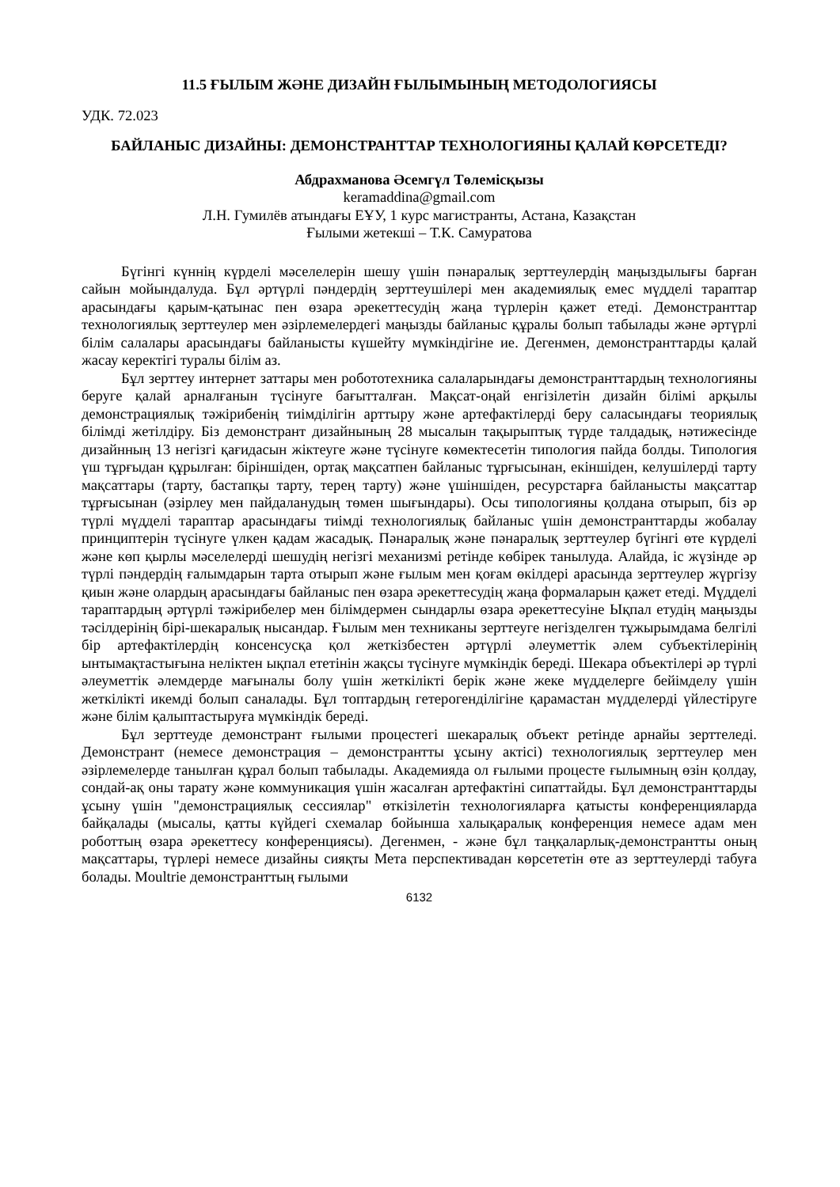11.5 ҒЫЛЫМ ЖӘНЕ ДИЗАЙН ҒЫЛЫМЫНЫҢ МЕТОДОЛОГИЯСЫ
УДК. 72.023
БАЙЛАНЫС ДИЗАЙНЫ: ДЕМОНСТРАНТТАР ТЕХНОЛОГИЯНЫ ҚАЛАЙ КӨРСЕТЕДІ?
Абдрахманова Әсемгүл Төлемісқызы
keramaddina@gmail.com
Л.Н. Гумилёв атындағы ЕҰУ, 1 курс магистранты, Астана, Казақстан
Ғылыми жетекші – Т.К. Самуратова
Бүгінгі күннің күрделі мәселелерін шешу үшін пәнаралық зерттеулердің маңыздылығы барған сайын мойындалуда. Бұл әртүрлі пәндердің зерттеушілері мен академиялық емес мүдделі тараптар арасындағы қарым-қатынас пен өзара әрекеттесудің жаңа түрлерін қажет етеді. Демонстранттар технологиялық зерттеулер мен әзірлемелердегі маңызды байланыс құралы болып табылады және әртүрлі білім салалары арасындағы байланысты күшейту мүмкіндігіне ие. Дегенмен, демонстранттарды қалай жасау керектігі туралы білім аз.
Бұл зерттеу интернет заттары мен робототехника салаларындағы демонстранттардың технологияны беруге қалай арналғанын түсінуге бағытталған. Мақсат-оңай енгізілетін дизайн білімі арқылы демонстрациялық тәжірибенің тиімділігін арттыру және артефактілерді беру саласындағы теориялық білімді жетілдіру. Біз демонстрант дизайнының 28 мысалын тақырыптық түрде талдадық, нәтижесінде дизайнның 13 негізгі қағидасын жіктеуге және түсінуге көмектесетін типология пайда болды. Типология үш тұрғыдан құрылған: біріншіден, ортақ мақсатпен байланыс тұрғысынан, екіншіден, келушілерді тарту мақсаттары (тарту, бастапқы тарту, терең тарту) және үшіншіден, ресурстарға байланысты мақсаттар тұрғысынан (әзірлеу мен пайдаланудың төмен шығындары). Осы типологияны қолдана отырып, біз әр түрлі мүдделі тараптар арасындағы тиімді технологиялық байланыс үшін демонстранттарды жобалау принциптерін түсінуге үлкен қадам жасадық. Пәнаралық және пәнаралық зерттеулер бүгінгі өте күрделі және көп қырлы мәселелерді шешудің негізгі механизмі ретінде көбірек танылуда. Алайда, іс жүзінде әр түрлі пәндердің ғалымдарын тарта отырып және ғылым мен қоғам өкілдері арасында зерттеулер жүргізу қиын және олардың арасындағы байланыс пен өзара әрекеттесудің жаңа формаларын қажет етеді. Мүдделі тараптардың әртүрлі тәжірибелер мен білімдермен сындарлы өзара әрекеттесуіне Ықпал етудің маңызды тәсілдерінің бірі-шекаралық нысандар. Ғылым мен техниканы зерттеуге негізделген тұжырымдама белгілі бір артефактілердің консенсусқа қол жеткізбестен әртүрлі әлеуметтік әлем субъектілерінің ынтымақтастығына неліктен ықпал ететінін жақсы түсінуге мүмкіндік береді. Шекара объектілері әр түрлі әлеуметтік әлемдерде мағыналы болу үшін жеткілікті берік және жеке мүдделерге бейімделу үшін жеткілікті икемді болып саналады. Бұл топтардың гетерогенділігіне қарамастан мүдделерді үйлестіруге және білім қалыптастыруға мүмкіндік береді.
Бұл зерттеуде демонстрант ғылыми процестегі шекаралық объект ретінде арнайы зерттеледі. Демонстрант (немесе демонстрация – демонстрантты ұсыну актісі) технологиялық зерттеулер мен әзірлемелерде танылған құрал болып табылады. Академияда ол ғылыми процесте ғылымның өзін қолдау, сондай-ақ оны тарату және коммуникация үшін жасалған артефактіні сипаттайды. Бұл демонстранттарды ұсыну үшін "демонстрациялық сессиялар" өткізілетін технологияларға қатысты конференцияларда байқалады (мысалы, қатты күйдегі схемалар бойынша халықаралық конференция немесе адам мен роботтың өзара әрекеттесу конференциясы). Дегенмен, - және бұл таңқаларлық-демонстрантты оның мақсаттары, түрлері немесе дизайны сияқты Мета перспективадан көрсететін өте аз зерттеулерді табуға болады. Moultrie демонстранттың ғылыми
6132